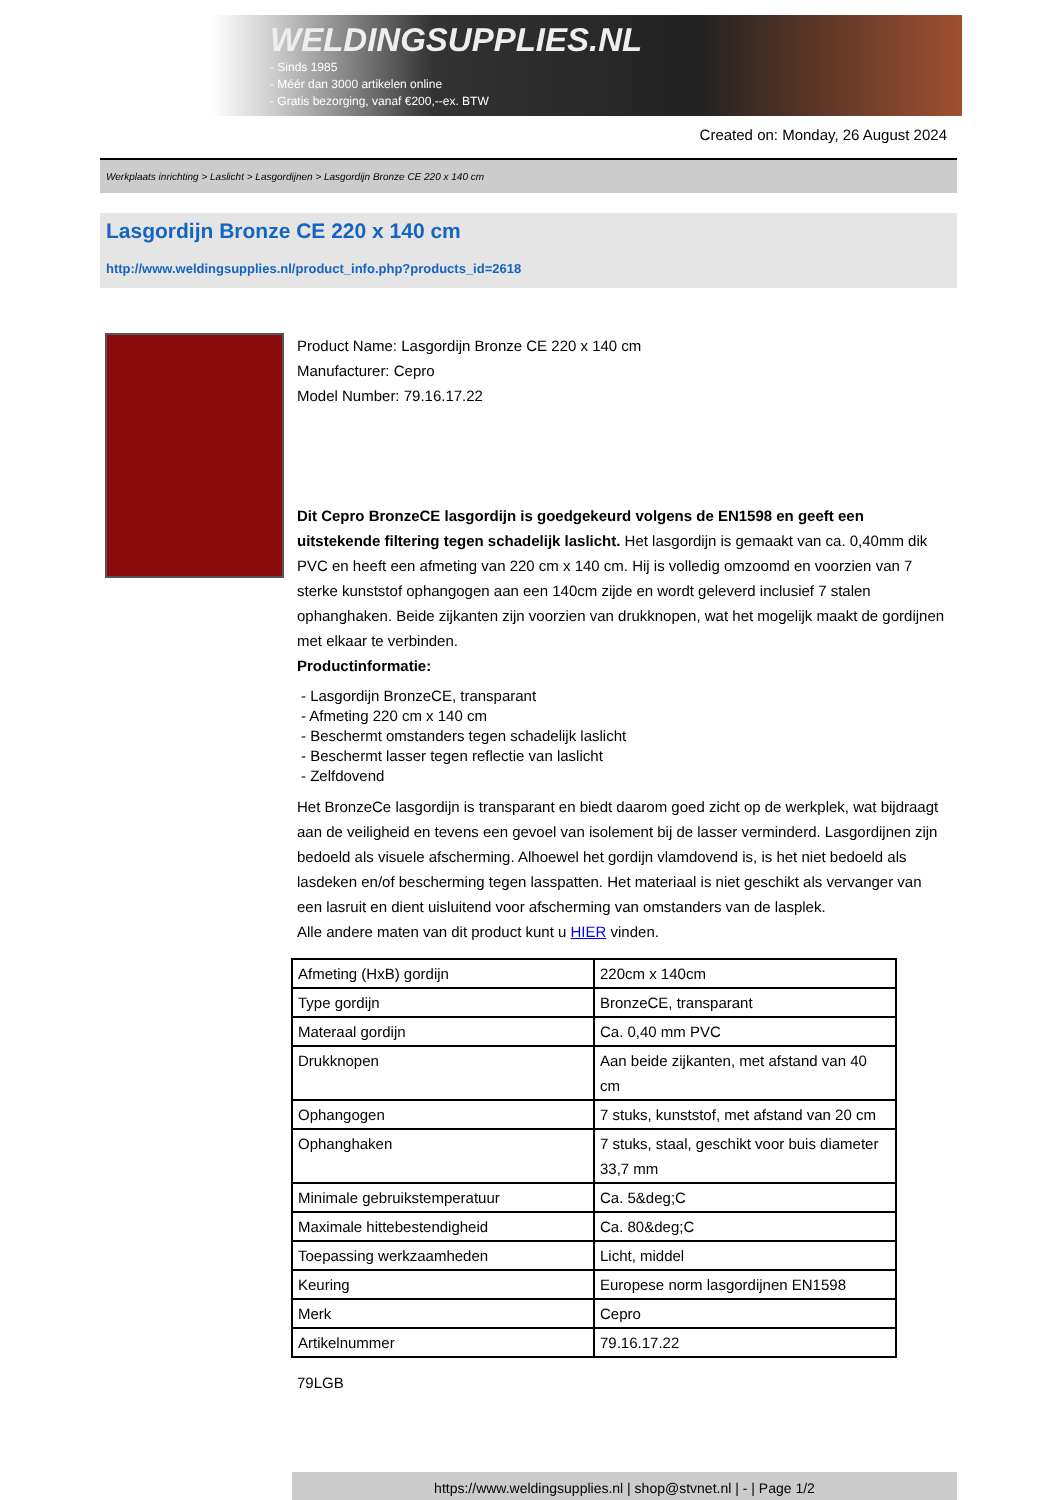WELDINGSUPPLIES.NL
- Sinds 1985
- Méér dan 3000 artikelen online
- Gratis bezorging, vanaf €200,--ex. BTW
Created on: Monday, 26 August 2024
Werkplaats inrichting > Laslicht > Lasgordijnen > Lasgordijn Bronze CE 220 x 140 cm
Lasgordijn Bronze CE 220 x 140 cm
http://www.weldingsupplies.nl/product_info.php?products_id=2618
Product Name: Lasgordijn Bronze CE 220 x 140 cm
Manufacturer: Cepro
Model Number: 79.16.17.22
Dit Cepro BronzeCE lasgordijn is goedgekeurd volgens de EN1598 en geeft een uitstekende filtering tegen schadelijk laslicht. Het lasgordijn is gemaakt van ca. 0,40mm dik PVC en heeft een afmeting van 220 cm x 140 cm. Hij is volledig omzoomd en voorzien van 7 sterke kunststof ophangogen aan een 140cm zijde en wordt geleverd inclusief 7 stalen ophanghaken. Beide zijkanten zijn voorzien van drukknopen, wat het mogelijk maakt de gordijnen met elkaar te verbinden.
Productinformatie:
- Lasgordijn BronzeCE, transparant
- Afmeting 220 cm x 140 cm
- Beschermt omstanders tegen schadelijk laslicht
- Beschermt lasser tegen reflectie van laslicht
- Zelfdovend
Het BronzeCe lasgordijn is transparant en biedt daarom goed zicht op de werkplek, wat bijdraagt aan de veiligheid en tevens een gevoel van isolement bij de lasser verminderd. Lasgordijnen zijn bedoeld als visuele afscherming. Alhoewel het gordijn vlamdovend is, is het niet bedoeld als lasdeken en/of bescherming tegen lasspatten. Het materiaal is niet geschikt als vervanger van een lasruit en dient uisluitend voor afscherming van omstanders van de lasplek.
Alle andere maten van dit product kunt u HIER vinden.
| Afmeting (HxB) gordijn | 220cm x 140cm |
| Type gordijn | BronzeCE, transparant |
| Materaal gordijn | Ca. 0,40 mm PVC |
| Drukknopen | Aan beide zijkanten, met afstand van 40 cm |
| Ophangogen | 7 stuks, kunststof, met afstand van 20 cm |
| Ophanghaken | 7 stuks, staal, geschikt voor buis diameter 33,7 mm |
| Minimale gebruikstemperatuur | Ca. 5&deg;C |
| Maximale hittebestendigheid | Ca. 80&deg;C |
| Toepassing werkzaamheden | Licht, middel |
| Keuring | Europese norm lasgordijnen EN1598 |
| Merk | Cepro |
| Artikelnummer | 79.16.17.22 |
79LGB
https://www.weldingsupplies.nl | shop@stvnet.nl | - | Page 1/2